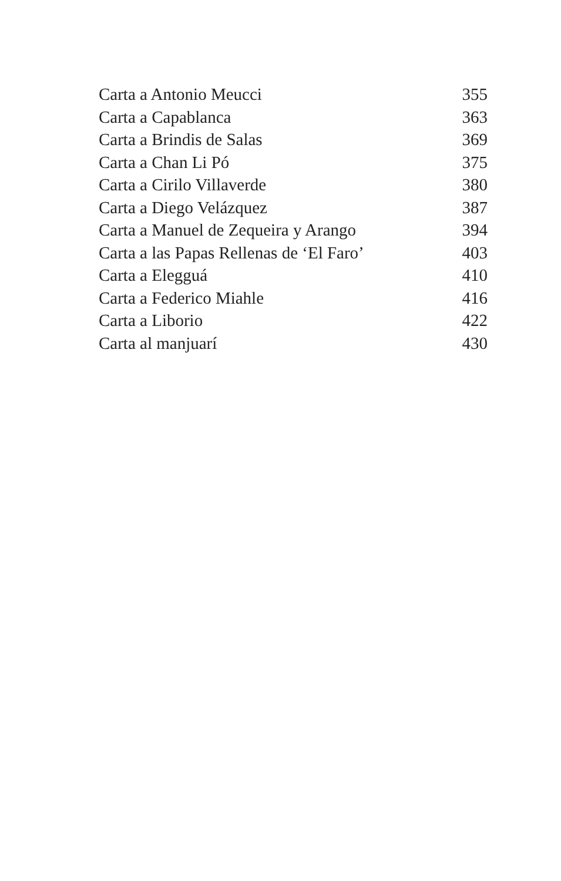Carta a Antonio Meucci 355
Carta a Capablanca 363
Carta a Brindis de Salas 369
Carta a Chan Li Pó 375
Carta a Cirilo Villaverde 380
Carta a Diego Velázquez 387
Carta a Manuel de Zequeira y Arango 394
Carta a las Papas Rellenas de ‘El Faro’ 403
Carta a Elegguá 410
Carta a Federico Miahle 416
Carta a Liborio 422
Carta al manjuarí 430